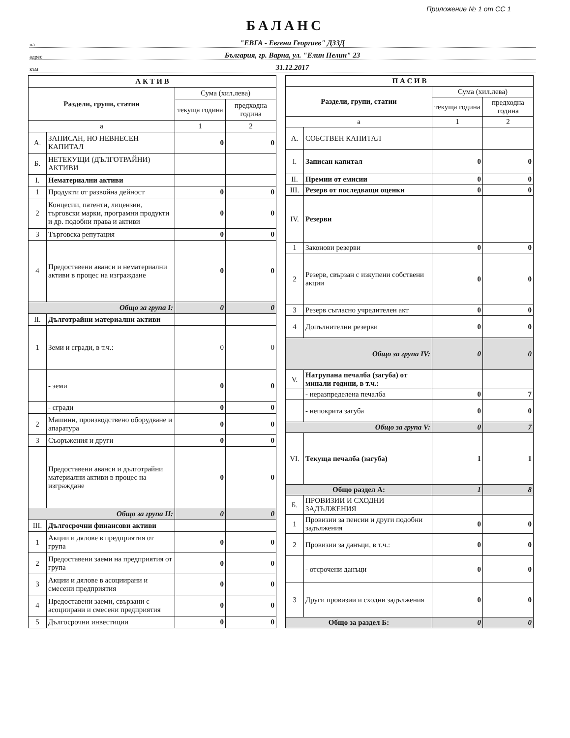Приложение № 1 от СС 1
БАЛАНС
на "ЕВГА - Евгени Георгиев" ДЗЗД
адрес България, гр. Варна, ул. "Елин Пелин" 23
към 31.12.2017
| А К Т И В | | | |
| --- | --- | --- | --- |
| Раздели, групи, статии | | Сума (хил.лева) | |
| | | текуща година | предходна година |
| а | | 1 | 2 |
| А. | ЗАПИСАН, НО НЕВНЕСЕН КАПИТАЛ | 0 | 0 |
| Б. | НЕТЕКУЩИ (ДЪЛГОТРАЙНИ) АКТИВИ | | |
| I. | Нематериални активи | | |
| 1 | Продукти от развойна дейност | 0 | 0 |
| 2 | Концесии, патенти, лицензии, търговски марки, програмни продукти и др. подобни права и активи | 0 | 0 |
| 3 | Търговска репутация | 0 | 0 |
| 4 | Предоставени аванси и нематериални активи в процес на изграждане | 0 | 0 |
| Общо за група I: | | 0 | 0 |
| II. | Дълготрайни материални активи | | |
| 1 | Земи и сгради, в т.ч.: | 0 | 0 |
| | - земи | 0 | 0 |
| | - сгради | 0 | 0 |
| 2 | Машини, производствено оборудване и апаратура | 0 | 0 |
| 3 | Съоръжения и други | 0 | 0 |
| | Предоставени аванси и дълготрайни материални активи в процес на изграждане | 0 | 0 |
| Общо за група II: | | 0 | 0 |
| III. | Дългосрочни финансови активи | | |
| 1 | Акции и дялове в предприятия от група | 0 | 0 |
| 2 | Предоставени заеми на предприятия от група | 0 | 0 |
| 3 | Акции и дялове в асоциирани и смесени предприятия | 0 | 0 |
| 4 | Предоставени заеми, свързани с асоциирани и смесени предприятия | 0 | 0 |
| 5 | Дългосрочни инвестиции | 0 | 0 |
| П А С И В | | | |
| --- | --- | --- | --- |
| Раздели, групи, статии | | Сума (хил.лева) | |
| | | текуща година | предходна година |
| а | | 1 | 2 |
| А. | СОБСТВЕН КАПИТАЛ | | |
| I. | Записан капитал | 0 | 0 |
| II. | Премии от емисии | 0 | 0 |
| III. | Резерв от последващи оценки | 0 | 0 |
| IV. | Резерви | | |
| 1 | Законови резерви | 0 | 0 |
| 2 | Резерв, свързан с изкупени собствени акции | 0 | 0 |
| 3 | Резерв съгласно учредителен акт | 0 | 0 |
| 4 | Допълнителни резерви | 0 | 0 |
| Общо за група IV: | | 0 | 0 |
| V. | Натрупана печалба (загуба) от минали години, в т.ч.: | | |
| | - неразпределена печалба | 0 | 7 |
| | - непокрита загуба | 0 | 0 |
| Общо за група V: | | 0 | 7 |
| VI. | Текуща печалба (загуба) | 1 | 1 |
| Общо раздел А: | | 1 | 8 |
| Б. | ПРОВИЗИИ И СХОДНИ ЗАДЪЛЖЕНИЯ | | |
| 1 | Провизии за пенсии и други подобни задължения | 0 | 0 |
| 2 | Провизии за данъци, в т.ч.: | 0 | 0 |
| | - отсрочени данъци | 0 | 0 |
| 3 | Други провизии и сходни задължения | 0 | 0 |
| Общо за раздел Б: | | 0 | 0 |